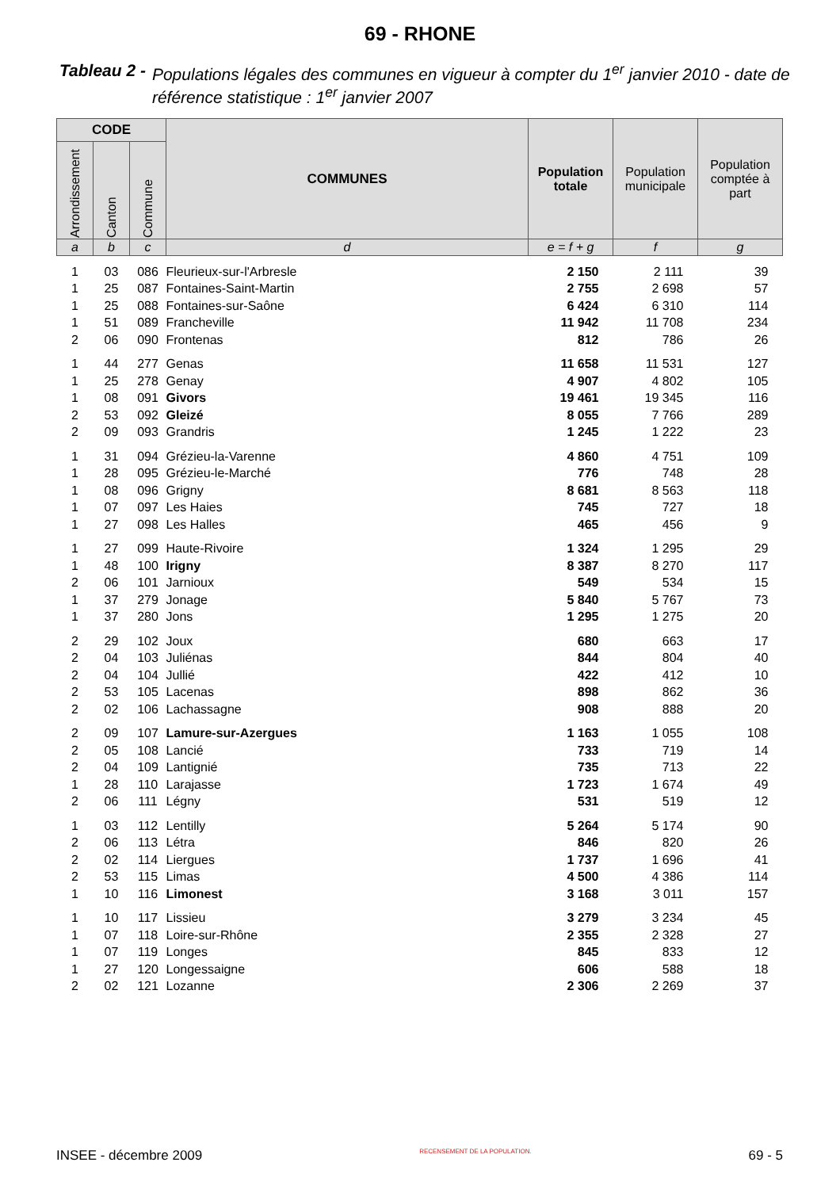69 - RHONE
Tableau 2 - Populations légales des communes en vigueur à compter du 1<sup>er</sup> janvier 2010 - date de référence statistique : 1<sup>er</sup> janvier 2007
| CODE | | | COMMUNES | Population totale | Population municipale | Population comptée à part |
| --- | --- | --- | --- | --- | --- | --- |
| Arrondissement | Canton | Commune | | | | |
| a | b | c | d | e = f + g | f | g |
| 1 | 03 | 086 | Fleurieux-sur-l'Arbresle | 2 150 | 2 111 | 39 |
| 1 | 25 | 087 | Fontaines-Saint-Martin | 2 755 | 2 698 | 57 |
| 1 | 25 | 088 | Fontaines-sur-Saône | 6 424 | 6 310 | 114 |
| 1 | 51 | 089 | Francheville | 11 942 | 11 708 | 234 |
| 2 | 06 | 090 | Frontenas | 812 | 786 | 26 |
| 1 | 44 | 277 | Genas | 11 658 | 11 531 | 127 |
| 1 | 25 | 278 | Genay | 4 907 | 4 802 | 105 |
| 1 | 08 | 091 | Givors | 19 461 | 19 345 | 116 |
| 2 | 53 | 092 | Gleizé | 8 055 | 7 766 | 289 |
| 2 | 09 | 093 | Grandris | 1 245 | 1 222 | 23 |
| 1 | 31 | 094 | Grézieu-la-Varenne | 4 860 | 4 751 | 109 |
| 1 | 28 | 095 | Grézieu-le-Marché | 776 | 748 | 28 |
| 1 | 08 | 096 | Grigny | 8 681 | 8 563 | 118 |
| 1 | 07 | 097 | Les Haies | 745 | 727 | 18 |
| 1 | 27 | 098 | Les Halles | 465 | 456 | 9 |
| 1 | 27 | 099 | Haute-Rivoire | 1 324 | 1 295 | 29 |
| 1 | 48 | 100 | Irigny | 8 387 | 8 270 | 117 |
| 2 | 06 | 101 | Jarnioux | 549 | 534 | 15 |
| 1 | 37 | 279 | Jonage | 5 840 | 5 767 | 73 |
| 1 | 37 | 280 | Jons | 1 295 | 1 275 | 20 |
| 2 | 29 | 102 | Joux | 680 | 663 | 17 |
| 2 | 04 | 103 | Juliénas | 844 | 804 | 40 |
| 2 | 04 | 104 | Jullié | 422 | 412 | 10 |
| 2 | 53 | 105 | Lacenas | 898 | 862 | 36 |
| 2 | 02 | 106 | Lachassagne | 908 | 888 | 20 |
| 2 | 09 | 107 | Lamure-sur-Azergues | 1 163 | 1 055 | 108 |
| 2 | 05 | 108 | Lancié | 733 | 719 | 14 |
| 2 | 04 | 109 | Lantignié | 735 | 713 | 22 |
| 1 | 28 | 110 | Larajasse | 1 723 | 1 674 | 49 |
| 2 | 06 | 111 | Légny | 531 | 519 | 12 |
| 1 | 03 | 112 | Lentilly | 5 264 | 5 174 | 90 |
| 2 | 06 | 113 | Létra | 846 | 820 | 26 |
| 2 | 02 | 114 | Liergues | 1 737 | 1 696 | 41 |
| 2 | 53 | 115 | Limas | 4 500 | 4 386 | 114 |
| 1 | 10 | 116 | Limonest | 3 168 | 3 011 | 157 |
| 1 | 10 | 117 | Lissieu | 3 279 | 3 234 | 45 |
| 1 | 07 | 118 | Loire-sur-Rhône | 2 355 | 2 328 | 27 |
| 1 | 07 | 119 | Longes | 845 | 833 | 12 |
| 1 | 27 | 120 | Longessaigne | 606 | 588 | 18 |
| 2 | 02 | 121 | Lozanne | 2 306 | 2 269 | 37 |
INSEE - décembre 2009 RECENSEMENT DE LA POPULATION. 69 - 5